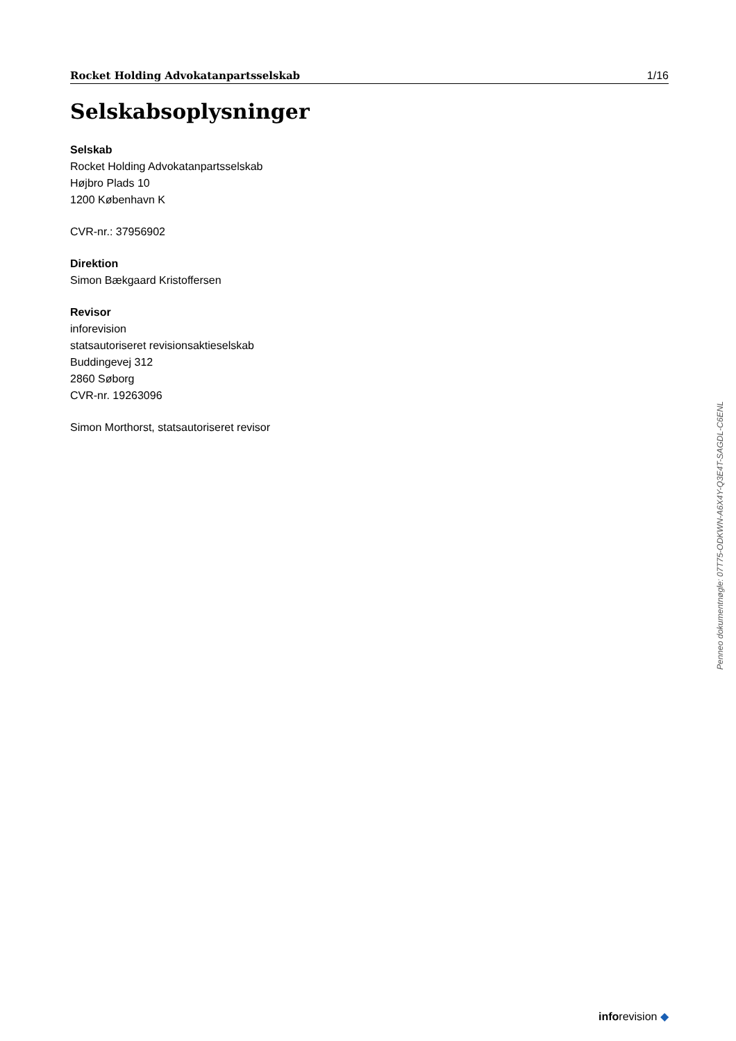Rocket Holding Advokatanpartsselskab 1/16
Selskabsoplysninger
Selskab
Rocket Holding Advokatanpartsselskab
Højbro Plads 10
1200 København K
CVR-nr.: 37956902
Direktion
Simon Bækgaard Kristoffersen
Revisor
inforevision
statsautoriseret revisionsaktieselskab
Buddingevej 312
2860 Søborg
CVR-nr. 19263096
Simon Morthorst, statsautoriseret revisor
Penneo dokumentnøgle: 07T75-ODKWN-A6X4Y-Q3E4T-SAGDL-C6ENL
inforevision ◆